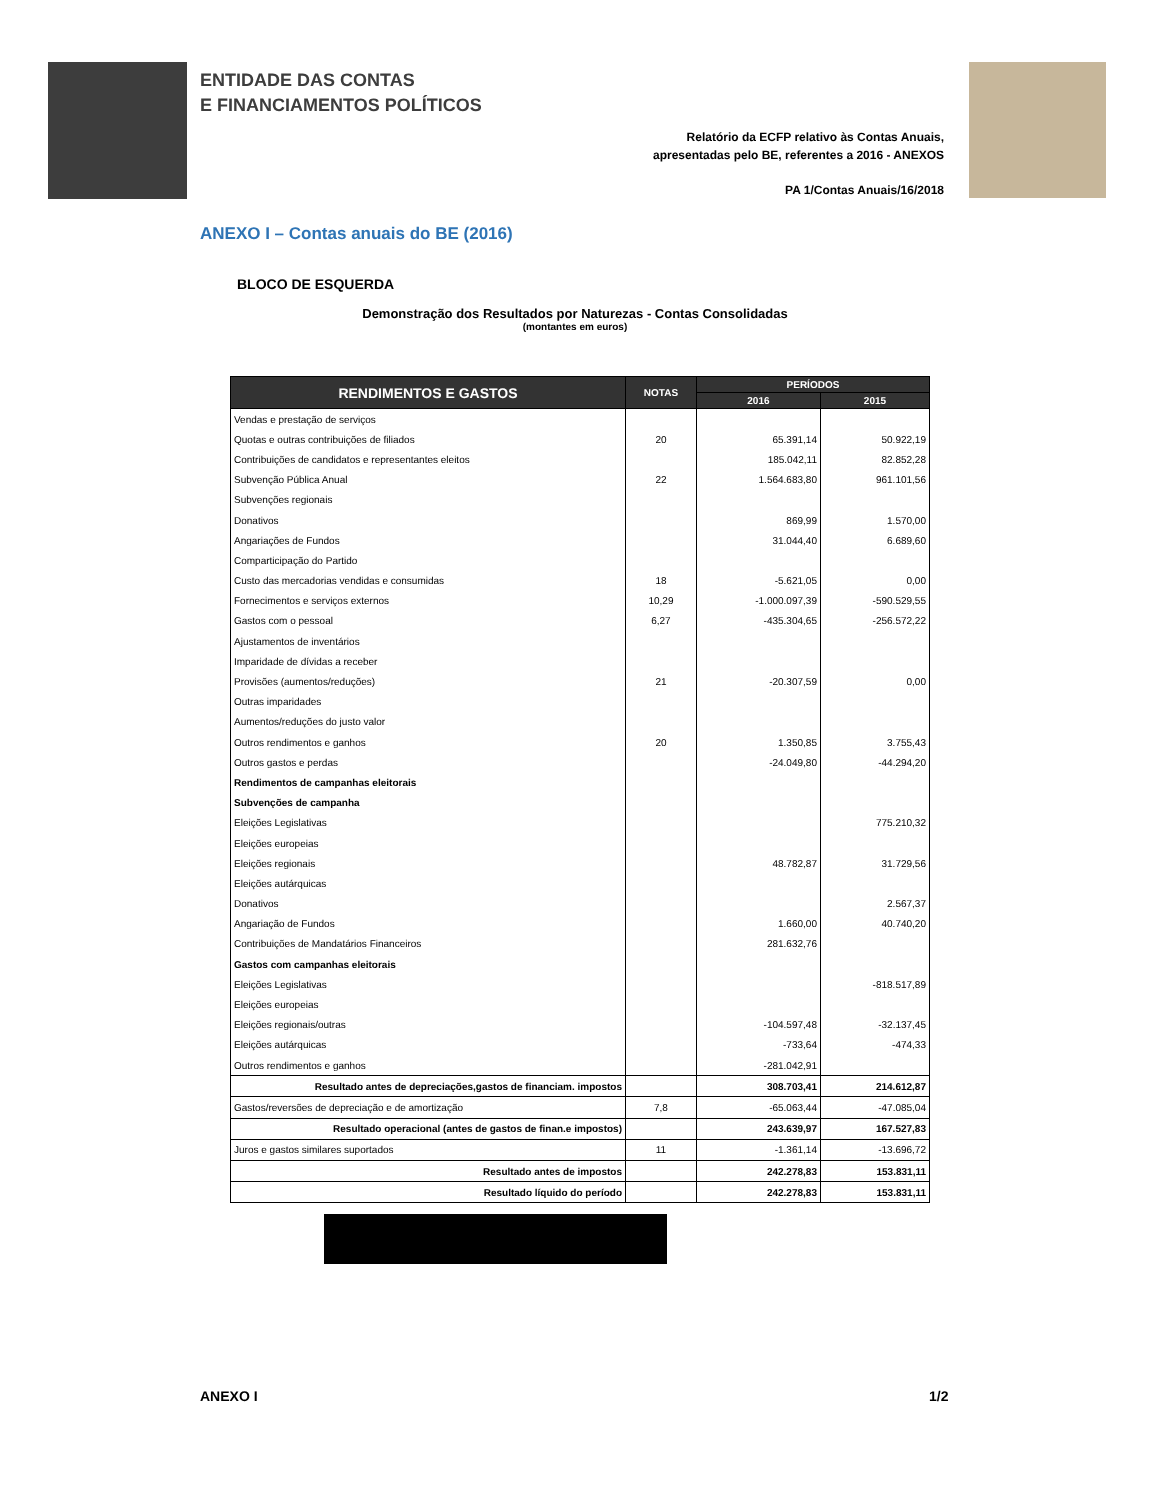ENTIDADE DAS CONTAS
E FINANCIAMENTOS POLÍTICOS
Relatório da ECFP relativo às Contas Anuais,
apresentadas pelo BE, referentes a 2016 - ANEXOS
PA 1/Contas Anuais/16/2018
ANEXO I – Contas anuais do BE (2016)
BLOCO DE ESQUERDA
Demonstração dos Resultados por Naturezas - Contas Consolidadas
(montantes em euros)
| RENDIMENTOS E GASTOS | NOTAS | PERÍODOS | |
| --- | --- | --- | --- |
| | | 2016 | 2015 |
| Vendas e prestação de serviços | | | |
| Quotas e outras contribuições de filiados | 20 | 65.391,14 | 50.922,19 |
| Contribuições de candidatos e representantes eleitos | | 185.042,11 | 82.852,28 |
| Subvenção Pública Anual | 22 | 1.564.683,80 | 961.101,56 |
| Subvenções regionais | | | |
| Donativos | | 869,99 | 1.570,00 |
| Angariações de Fundos | | 31.044,40 | 6.689,60 |
| Comparticipação do Partido | | | |
| Custo das mercadorias vendidas e consumidas | 18 | -5.621,05 | 0,00 |
| Fornecimentos e serviços externos | 10,29 | -1.000.097,39 | -590.529,55 |
| Gastos com o pessoal | 6,27 | -435.304,65 | -256.572,22 |
| Ajustamentos de inventários | | | |
| Imparidade de dívidas a receber | | | |
| Provisões (aumentos/reduções) | 21 | -20.307,59 | 0,00 |
| Outras imparidades | | | |
| Aumentos/reduções do justo valor | | | |
| Outros rendimentos e ganhos | 20 | 1.350,85 | 3.755,43 |
| Outros gastos e perdas | | -24.049,80 | -44.294,20 |
| Rendimentos de campanhas eleitorais | | | |
| Subvenções de campanha | | | |
| Eleições Legislativas | | | 775.210,32 |
| Eleições europeias | | | |
| Eleições regionais | | 48.782,87 | 31.729,56 |
| Eleições autárquicas | | | |
| Donativos | | | 2.567,37 |
| Angariação de Fundos | | 1.660,00 | 40.740,20 |
| Contribuições de Mandatários Financeiros | | 281.632,76 | |
| Gastos com campanhas eleitorais | | | |
| Eleições Legislativas | | | -818.517,89 |
| Eleições europeias | | | |
| Eleições regionais/outras | | -104.597,48 | -32.137,45 |
| Eleições autárquicas | | -733,64 | -474,33 |
| Outros rendimentos e ganhos | | -281.042,91 | |
| Resultado antes de depreciações,gastos de financiam. impostos | | 308.703,41 | 214.612,87 |
| Gastos/reversões de depreciação e de amortização | 7,8 | -65.063,44 | -47.085,04 |
| Resultado operacional (antes de gastos de finan.e impostos) | | 243.639,97 | 167.527,83 |
| Juros e gastos similares suportados | 11 | -1.361,14 | -13.696,72 |
| Resultado antes de impostos | | 242.278,83 | 153.831,11 |
| Resultado líquido do período | | 242.278,83 | 153.831,11 |
ANEXO I 1/2